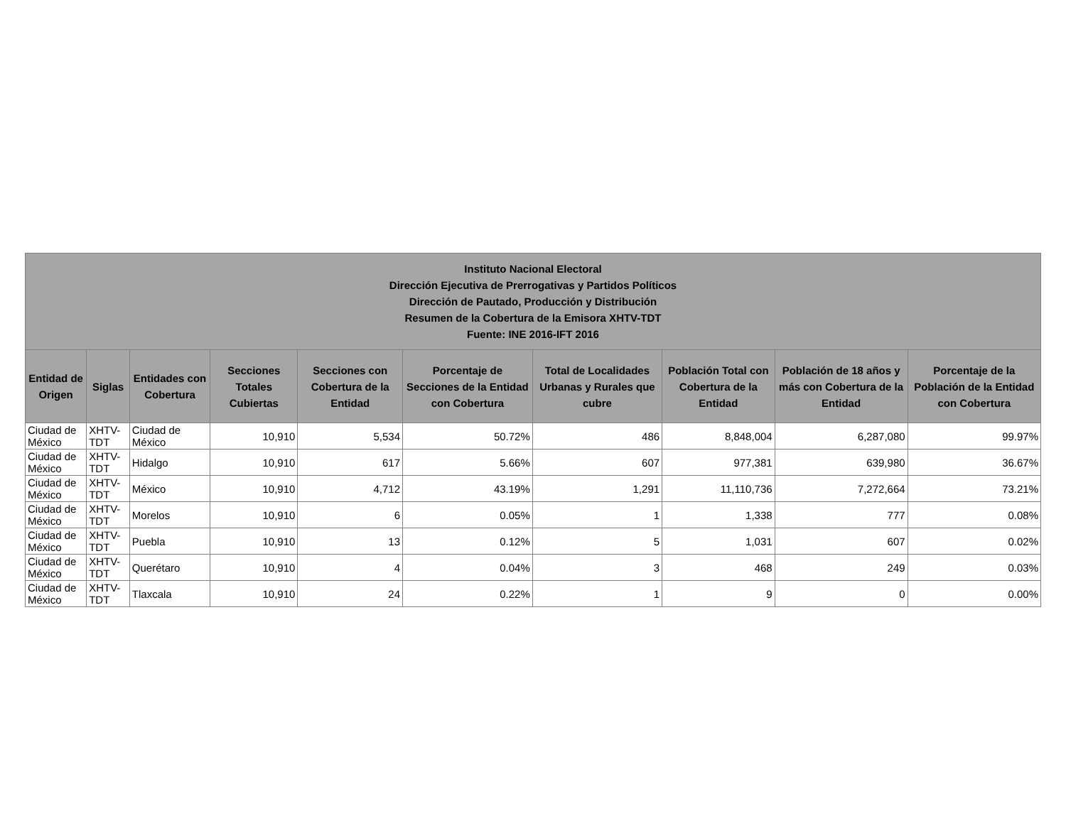| Instituto Nacional Electoral Dirección Ejecutiva de Prerrogativas y Partidos Políticos Dirección de Pautado, Producción y Distribución Resumen de la Cobertura de la Emisora XHTV-TDT Fuente: INE 2016-IFT 2016 | | | | | | | | | |
| --- | --- | --- | --- | --- | --- | --- | --- | --- | --- |
| Entidad de Origen | Siglas | Entidades con Cobertura | Secciones Totales Cubiertas | Secciones con Cobertura de la Entidad | Porcentaje de Secciones de la Entidad con Cobertura | Total de Localidades Urbanas y Rurales que cubre | Población Total con Cobertura de la Entidad | Población de 18 años y más con Cobertura de la Entidad | Porcentaje de la Población de la Entidad con Cobertura |
| Ciudad de México | XHTV-TDT | Ciudad de México | 10,910 | 5,534 | 50.72% | 486 | 8,848,004 | 6,287,080 | 99.97% |
| Ciudad de México | XHTV-TDT | Hidalgo | 10,910 | 617 | 5.66% | 607 | 977,381 | 639,980 | 36.67% |
| Ciudad de México | XHTV-TDT | México | 10,910 | 4,712 | 43.19% | 1,291 | 11,110,736 | 7,272,664 | 73.21% |
| Ciudad de México | XHTV-TDT | Morelos | 10,910 | 6 | 0.05% | 1 | 1,338 | 777 | 0.08% |
| Ciudad de México | XHTV-TDT | Puebla | 10,910 | 13 | 0.12% | 5 | 1,031 | 607 | 0.02% |
| Ciudad de México | XHTV-TDT | Querétaro | 10,910 | 4 | 0.04% | 3 | 468 | 249 | 0.03% |
| Ciudad de México | XHTV-TDT | Tlaxcala | 10,910 | 24 | 0.22% | 1 | 9 | 0 | 0.00% |